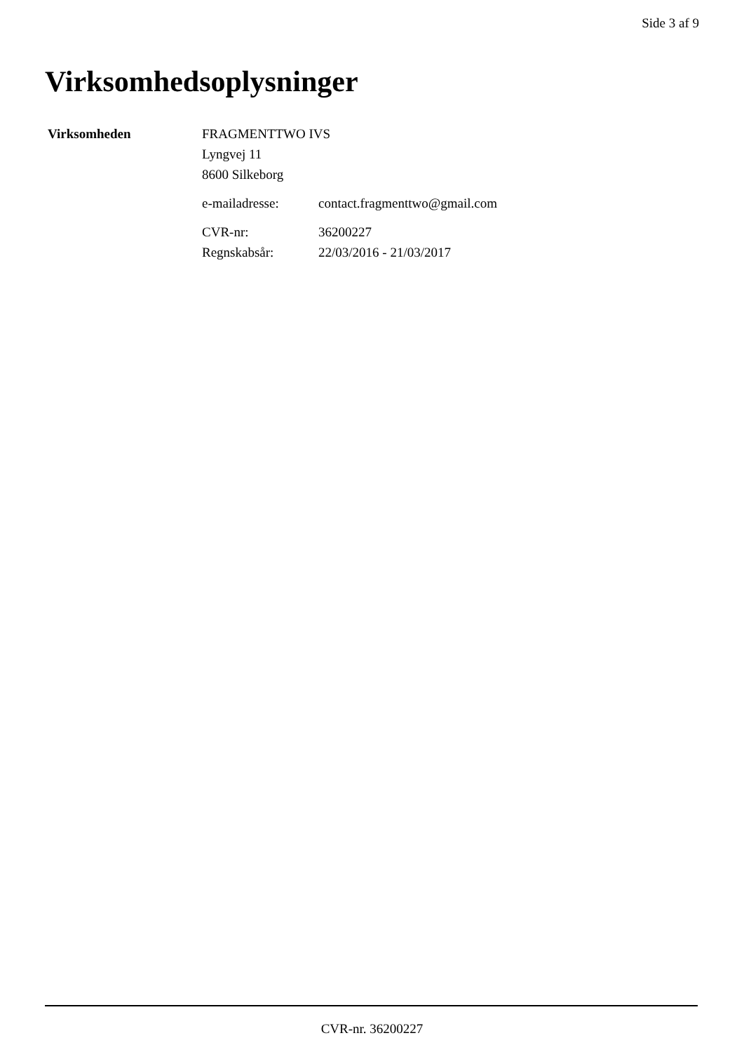Side 3 af 9
Virksomhedsoplysninger
| Virksomheden | FRAGMENTTWO IVS | |
| | Lyngvej 11 | |
| | 8600 Silkeborg | |
| | e-mailadresse: | contact.fragmenttwo@gmail.com |
| | CVR-nr: | 36200227 |
| | Regnskabsår: | 22/03/2016 - 21/03/2017 |
CVR-nr. 36200227